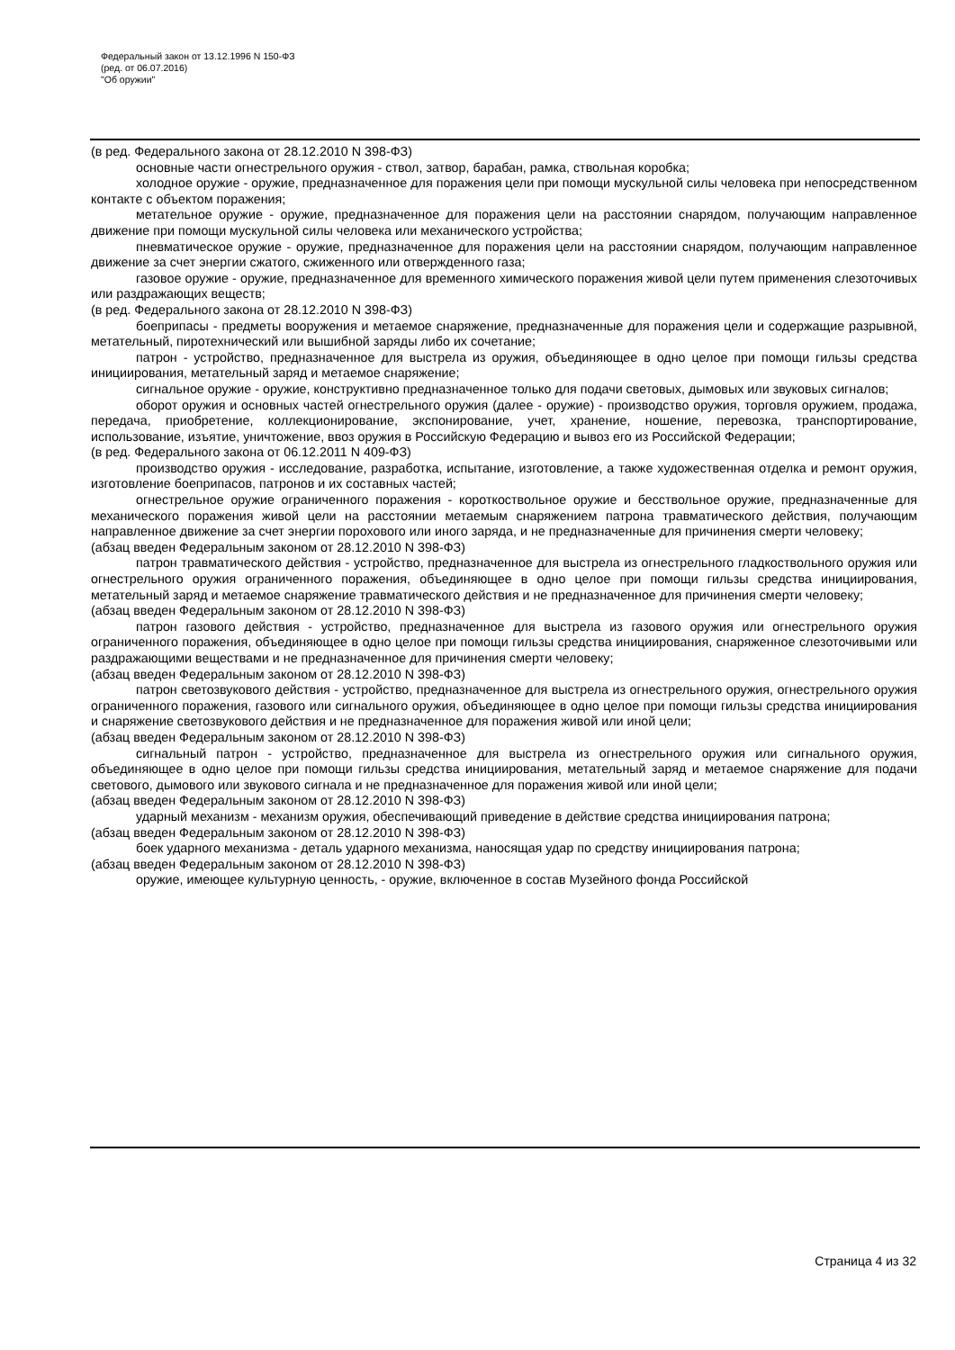Федеральный закон от 13.12.1996 N 150-ФЗ
(ред. от 06.07.2016)
"Об оружии"
(в ред. Федерального закона от 28.12.2010 N 398-ФЗ)
основные части огнестрельного оружия - ствол, затвор, барабан, рамка, ствольная коробка;
холодное оружие - оружие, предназначенное для поражения цели при помощи мускульной силы человека при непосредственном контакте с объектом поражения;
метательное оружие - оружие, предназначенное для поражения цели на расстоянии снарядом, получающим направленное движение при помощи мускульной силы человека или механического устройства;
пневматическое оружие - оружие, предназначенное для поражения цели на расстоянии снарядом, получающим направленное движение за счет энергии сжатого, сжиженного или отвержденного газа;
газовое оружие - оружие, предназначенное для временного химического поражения живой цели путем применения слезоточивых или раздражающих веществ;
(в ред. Федерального закона от 28.12.2010 N 398-ФЗ)
боеприпасы - предметы вооружения и метаемое снаряжение, предназначенные для поражения цели и содержащие разрывной, метательный, пиротехнический или вышибной заряды либо их сочетание;
патрон - устройство, предназначенное для выстрела из оружия, объединяющее в одно целое при помощи гильзы средства инициирования, метательный заряд и метаемое снаряжение;
сигнальное оружие - оружие, конструктивно предназначенное только для подачи световых, дымовых или звуковых сигналов;
оборот оружия и основных частей огнестрельного оружия (далее - оружие) - производство оружия, торговля оружием, продажа, передача, приобретение, коллекционирование, экспонирование, учет, хранение, ношение, перевозка, транспортирование, использование, изъятие, уничтожение, ввоз оружия в Российскую Федерацию и вывоз его из Российской Федерации;
(в ред. Федерального закона от 06.12.2011 N 409-ФЗ)
производство оружия - исследование, разработка, испытание, изготовление, а также художественная отделка и ремонт оружия, изготовление боеприпасов, патронов и их составных частей;
огнестрельное оружие ограниченного поражения - короткоствольное оружие и бесствольное оружие, предназначенные для механического поражения живой цели на расстоянии метаемым снаряжением патрона травматического действия, получающим направленное движение за счет энергии порохового или иного заряда, и не предназначенные для причинения смерти человеку;
(абзац введен Федеральным законом от 28.12.2010 N 398-ФЗ)
патрон травматического действия - устройство, предназначенное для выстрела из огнестрельного гладкоствольного оружия или огнестрельного оружия ограниченного поражения, объединяющее в одно целое при помощи гильзы средства инициирования, метательный заряд и метаемое снаряжение травматического действия и не предназначенное для причинения смерти человеку;
(абзац введен Федеральным законом от 28.12.2010 N 398-ФЗ)
патрон газового действия - устройство, предназначенное для выстрела из газового оружия или огнестрельного оружия ограниченного поражения, объединяющее в одно целое при помощи гильзы средства инициирования, снаряженное слезоточивыми или раздражающими веществами и не предназначенное для причинения смерти человеку;
(абзац введен Федеральным законом от 28.12.2010 N 398-ФЗ)
патрон светозвукового действия - устройство, предназначенное для выстрела из огнестрельного оружия, огнестрельного оружия ограниченного поражения, газового или сигнального оружия, объединяющее в одно целое при помощи гильзы средства инициирования и снаряжение светозвукового действия и не предназначенное для поражения живой или иной цели;
(абзац введен Федеральным законом от 28.12.2010 N 398-ФЗ)
сигнальный патрон - устройство, предназначенное для выстрела из огнестрельного оружия или сигнального оружия, объединяющее в одно целое при помощи гильзы средства инициирования, метательный заряд и метаемое снаряжение для подачи светового, дымового или звукового сигнала и не предназначенное для поражения живой или иной цели;
(абзац введен Федеральным законом от 28.12.2010 N 398-ФЗ)
ударный механизм - механизм оружия, обеспечивающий приведение в действие средства инициирования патрона;
(абзац введен Федеральным законом от 28.12.2010 N 398-ФЗ)
боек ударного механизма - деталь ударного механизма, наносящая удар по средству инициирования патрона;
(абзац введен Федеральным законом от 28.12.2010 N 398-ФЗ)
оружие, имеющее культурную ценность, - оружие, включенное в состав Музейного фонда Российской
Страница 4 из 32